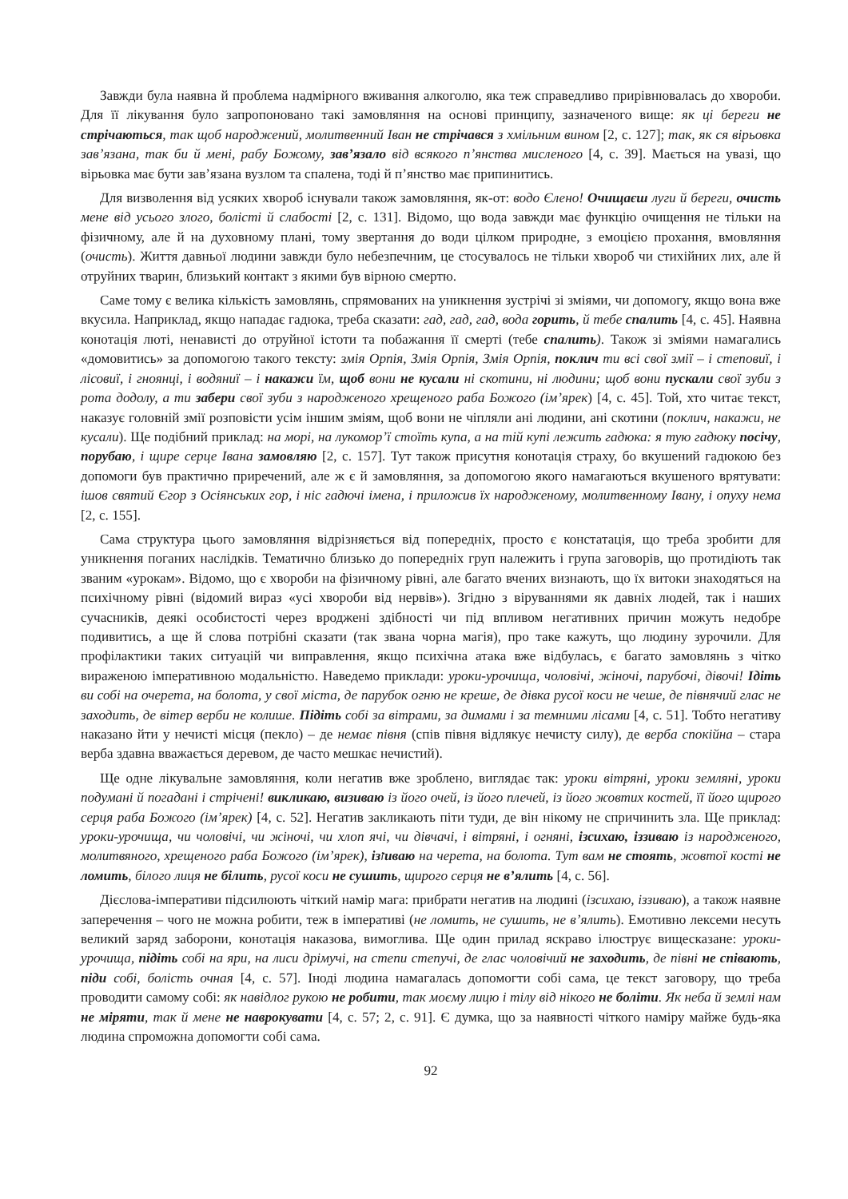Завжди була наявна й проблема надмірного вживання алкоголю, яка теж справедливо прирівнювалась до хвороби. Для її лікування було запропоновано такі замовляння на основі принципу, зазначеного вище: як ці береги не стрічаються, так щоб народжений, молитвенний Іван не стрічався з хмільним вином [2, с. 127]; так, як ся вірьовка зав’язана, так би й мені, рабу Божому, зав’язало від всякого п’янства мисленого [4, с. 39]. Мається на увазі, що вірьовка має бути зав’язана вузлом та спалена, тоді й п’янство має припинитись.
Для визволення від усяких хвороб існували також замовляння, як-от: водо Єлено! Очищаєш луги й береги, очисть мене від усього злого, болісті й слабості [2, с. 131]. Відомо, що вода завжди має функцію очищення не тільки на фізичному, але й на духовному плані, тому звертання до води цілком природне, з емоцією прохання, вмовляння (очисть). Життя давньої людини завжди було небезпечним, це стосувалось не тільки хвороб чи стихійних лих, але й отруйних тварин, близький контакт з якими був вірною смертю.
Саме тому є велика кількість замовлянь, спрямованих на уникнення зустрічі зі зміями, чи допомогу, якщо вона вже вкусила. Наприклад, якщо нападає гадюка, треба сказати: гад, гад, гад, вода горить, й тебе спалить [4, с. 45]. Наявна конотація люті, ненависті до отруйної істоти та побажання її смерті (тебе спалить). Також зі зміями намагались «домовитись» за допомогою такого тексту: змія Орпія, Змія Орпія, Змія Орпія, поклич ти всі свої змії – і степовиї, і лісовиї, і гноянці, і водяниї – і накажи їм, щоб вони не кусали ні скотини, ні людини; щоб вони пускали свої зуби з рота додолу, а ти забери свої зуби з народженого хрещеного раба Божого (ім’ярек) [4, с. 45]. Той, хто читає текст, наказує головній змії розповісти усім іншим зміям, щоб вони не чіпляли ані людини, ані скотини (поклич, накажи, не кусали). Ще подібний приклад: на морі, на лукомор’ї стоїть купа, а на тій купі лежить гадюка: я тую гадюку посічу, порубаю, і щире серце Івана замовляю [2, с. 157]. Тут також присутня конотація страху, бо вкушений гадюкою без допомоги був практично приречений, але ж є й замовляння, за допомогою якого намагаються вкушеного врятувати: ішов святий Єгор з Осіянських гор, і ніс гадючі імена, і приложив їх народженому, молитвенному Івану, і опуху нема [2, с. 155].
Сама структура цього замовляння відрізняється від попередніх, просто є констатація, що треба зробити для уникнення поганих наслідків. Тематично близько до попередніх груп належить і група заговорів, що протидіють так званим «урокам». Відомо, що є хвороби на фізичному рівні, але багато вчених визнають, що їх витоки знаходяться на психічному рівні (відомий вираз «усі хвороби від нервів»). Згідно з віруваннями як давніх людей, так і наших сучасників, деякі особистості через вроджені здібності чи під впливом негативних причин можуть недобре подивитись, а ще й слова потрібні сказати (так звана чорна магія), про таке кажуть, що людину зурочили. Для профілактики таких ситуацій чи виправлення, якщо психічна атака вже відбулась, є багато замовлянь з чітко вираженою імперативною модальністю. Наведемо приклади: уроки-урочища, чоловічі, жіночі, парубочі, дівочі! Ідіть ви собі на очерета, на болота, у свої міста, де парубок огню не креше, де дівка русої коси не чеше, де півнячий глас не заходить, де вітер верби не колише. Підіть собі за вітрами, за димами і за темними лісами [4, с. 51]. Тобто негативу наказано йти у нечисті місця (пекло) – де немає півня (спів півня відлякує нечисту силу), де верба спокійна – стара верба здавна вважається деревом, де часто мешкає нечистий).
Ще одне лікувальне замовляння, коли негатив вже зроблено, виглядає так: уроки вітряні, уроки земляні, уроки подумані й погадані і стрічені! викликаю, визиваю із його очей, із його плечей, із його жовтих костей, її його щирого серця раба Божого (ім’ярек) [4, с. 52]. Негатив закликають піти туди, де він нікому не спричинить зла. Ще приклад: уроки-урочища, чи чоловічі, чи жіночі, чи хлоп ячі, чи дівчачі, і вітряні, і огняні, ізсихаю, іззиваю із народженого, молитвяного, хрещеного раба Божого (ім’ярек), ізזиваю на черета, на болота. Тут вам не стоять, жовтої кості не ломить, білого лиця не білить, русої коси не сушить, щирого серця не в’ялить [4, с. 56].
Дієслова-імперативи підсилюють чіткий намір мага: прибрати негатив на людині (ізсихаю, іззиваю), а також наявне заперечення – чого не можна робити, теж в імперативі (не ломить, не сушить, не в’ялить). Емотивно лексеми несуть великий заряд заборони, конотація наказова, вимоглива. Ще один прилад яскраво ілюструє вищесказане: уроки-урочища, підіть собі на яри, на лиси дрімучі, на степи степучі, де глас чоловічий не заходить, де півні не співають, піди собі, болість очная [4, с. 57]. Іноді людина намагалась допомогти собі сама, це текст заговору, що треба проводити самому собі: як навідлог рукою не робити, так моєму лицю і тілу від нікого не боліти. Як неба й землі нам не міряти, так й мене не наврокувати [4, с. 57; 2, с. 91]. Є думка, що за наявності чіткого наміру майже будь-яка людина спроможна допомогти собі сама.
92